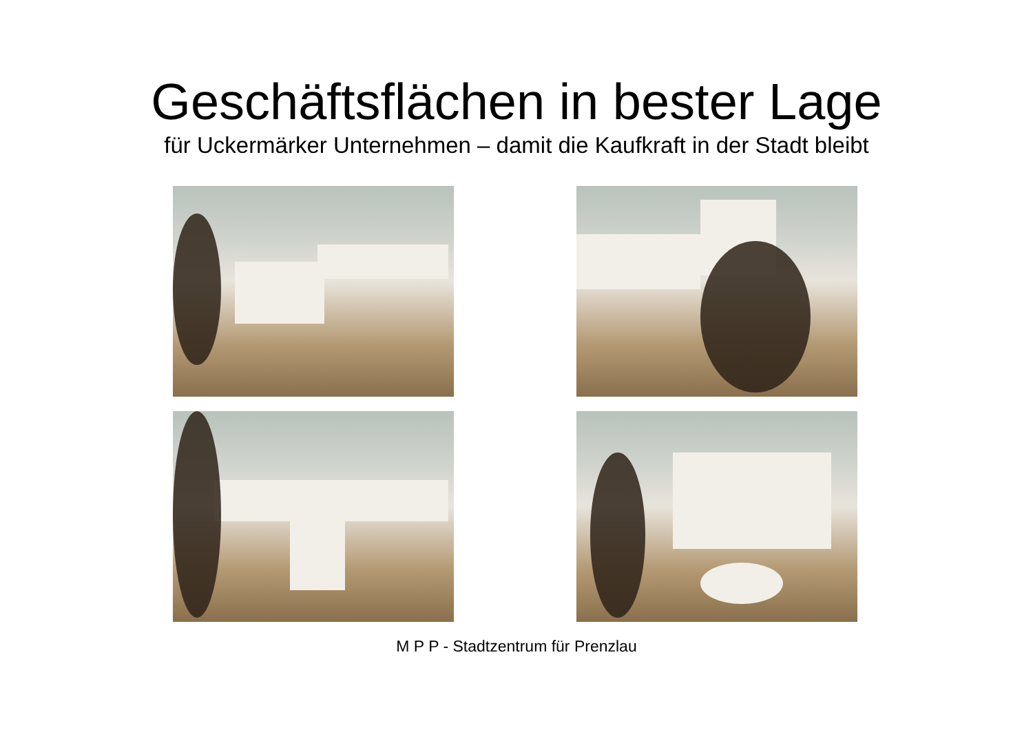Geschäftsflächen in bester Lage
für Uckermärker Unternehmen – damit die Kaufkraft in der Stadt bleibt
M P P - Stadtzentrum für Prenzlau